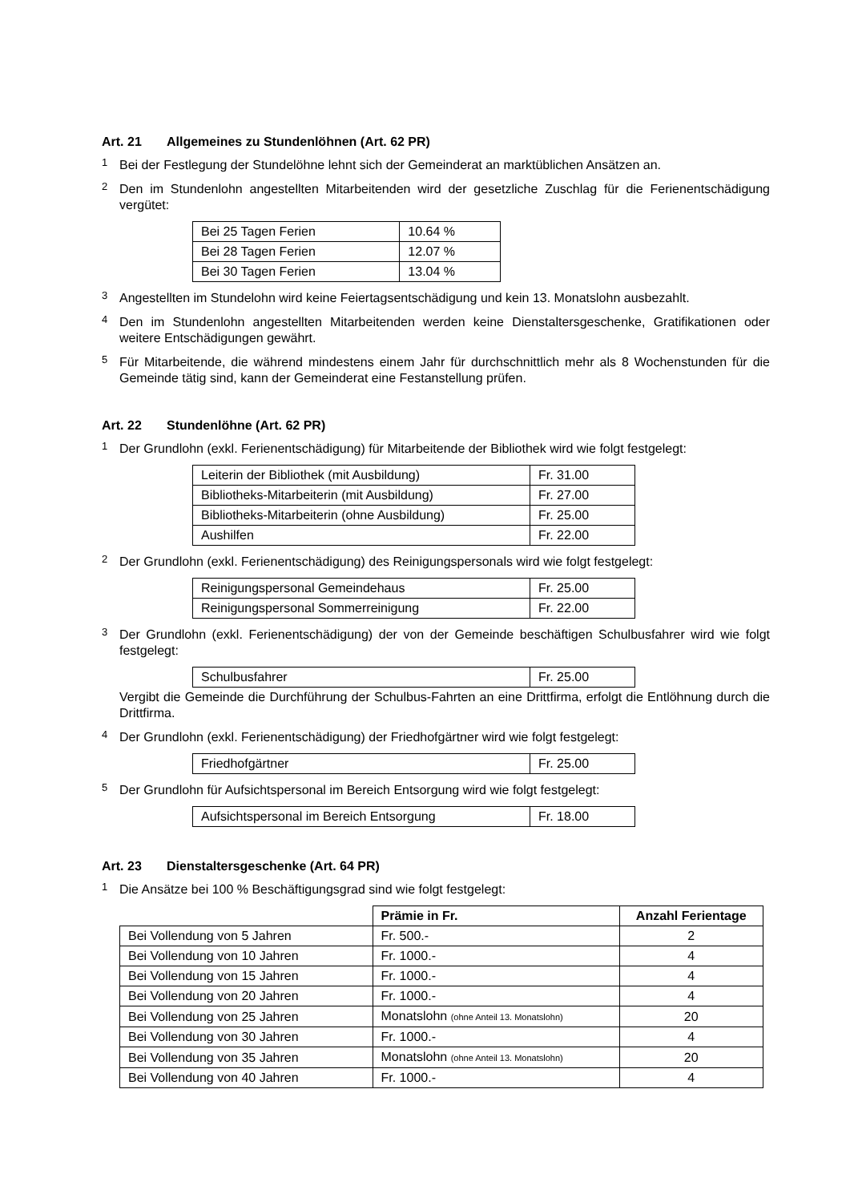Art. 21 Allgemeines zu Stundenlöhnen (Art. 62 PR)
<sup>1</sup>
Bei der Festlegung der Stundelöhne lehnt sich der Gemeinderat an marktüblichen Ansätzen an.
<sup>2</sup>
Den im Stundenlohn angestellten Mitarbeitenden wird der gesetzliche Zuschlag für die Ferienentschädigung vergütet:
| Bei 25 Tagen Ferien | 10.64 % |
| Bei 28 Tagen Ferien | 12.07 % |
| Bei 30 Tagen Ferien | 13.04 % |
<sup>3</sup>
Angestellten im Stundelohn wird keine Feiertagsentschädigung und kein 13. Monatslohn ausbezahlt.
<sup>4</sup>
Den im Stundenlohn angestellten Mitarbeitenden werden keine Dienstaltersgeschenke, Gratifikationen oder weitere Entschädigungen gewährt.
<sup>5</sup>
Für Mitarbeitende, die während mindestens einem Jahr für durchschnittlich mehr als 8 Wochenstunden für die Gemeinde tätig sind, kann der Gemeinderat eine Festanstellung prüfen.
Art. 22 Stundenlöhne (Art. 62 PR)
<sup>1</sup>
Der Grundlohn (exkl. Ferienentschädigung) für Mitarbeitende der Bibliothek wird wie folgt festgelegt:
| Leiterin der Bibliothek (mit Ausbildung) | Fr. 31.00 |
| Bibliotheks-Mitarbeiterin (mit Ausbildung) | Fr. 27.00 |
| Bibliotheks-Mitarbeiterin (ohne Ausbildung) | Fr. 25.00 |
| Aushilfen | Fr. 22.00 |
<sup>2</sup>
Der Grundlohn (exkl. Ferienentschädigung) des Reinigungspersonals wird wie folgt festgelegt:
| Reinigungspersonal Gemeindehaus | Fr. 25.00 |
| Reinigungspersonal Sommerreinigung | Fr. 22.00 |
<sup>3</sup>
Der Grundlohn (exkl. Ferienentschädigung) der von der Gemeinde beschäftigen Schulbusfahrer wird wie folgt festgelegt:
| Schulbusfahrer | Fr. 25.00 |
Vergibt die Gemeinde die Durchführung der Schulbus-Fahrten an eine Drittfirma, erfolgt die Entlöhnung durch die Drittfirma.
<sup>4</sup>
Der Grundlohn (exkl. Ferienentschädigung) der Friedhofgärtner wird wie folgt festgelegt:
| Friedhofgärtner | Fr. 25.00 |
<sup>5</sup>
Der Grundlohn für Aufsichtspersonal im Bereich Entsorgung wird wie folgt festgelegt:
| Aufsichtspersonal im Bereich Entsorgung | Fr. 18.00 |
Art. 23 Dienstaltersgeschenke (Art. 64 PR)
<sup>1</sup>
Die Ansätze bei 100 % Beschäftigungsgrad sind wie folgt festgelegt:
| | Prämie in Fr. | Anzahl Ferientage |
| --- | --- | --- |
| Bei Vollendung von 5 Jahren | Fr. 500.- | 2 |
| Bei Vollendung von 10 Jahren | Fr. 1000.- | 4 |
| Bei Vollendung von 15 Jahren | Fr. 1000.- | 4 |
| Bei Vollendung von 20 Jahren | Fr. 1000.- | 4 |
| Bei Vollendung von 25 Jahren | Monatslohn (ohne Anteil 13. Monatslohn) | 20 |
| Bei Vollendung von 30 Jahren | Fr. 1000.- | 4 |
| Bei Vollendung von 35 Jahren | Monatslohn (ohne Anteil 13. Monatslohn) | 20 |
| Bei Vollendung von 40 Jahren | Fr. 1000.- | 4 |